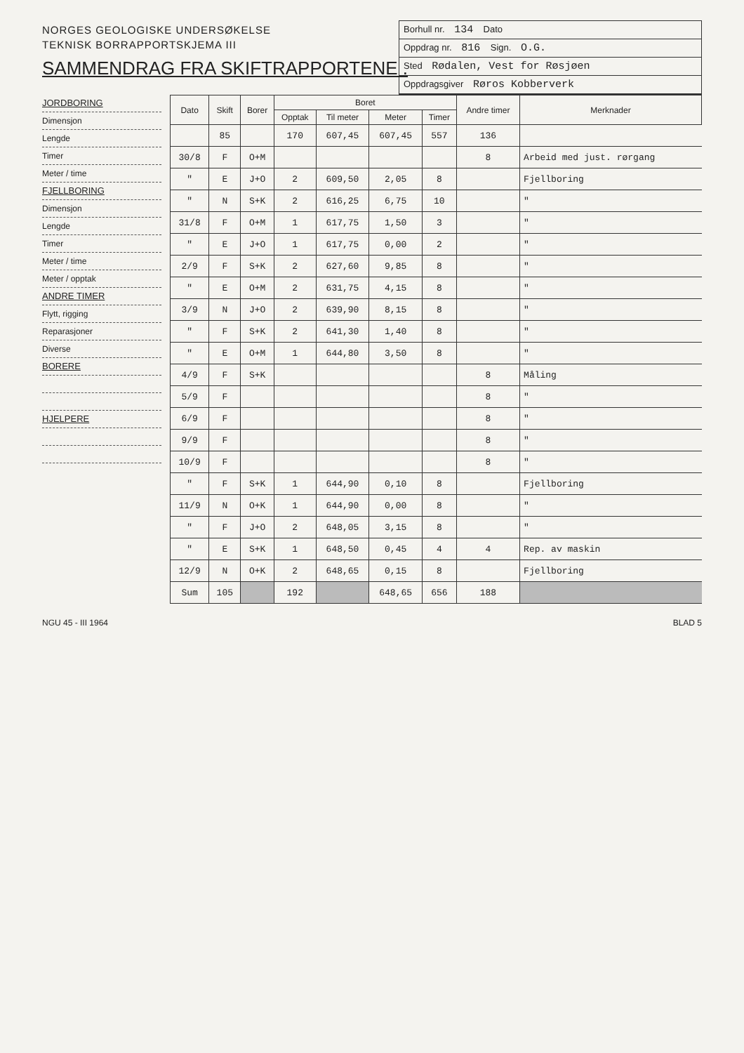NORGES GEOLOGISKE UNDERSØKELSE
TEKNISK BORRAPPORTSKJEMA III
SAMMENDRAG FRA SKIFTRAPPORTENE .
Borhull nr. 134 Dato
Oppdrag nr. 816 Sign. O.G.
Sted Rødalen, Vest for Røsjøen
Oppdragsgiver Røros Kobberverk
JORDBORING
Dimensjon
Lengde
Timer
Meter / time
FJELLBORING
Dimensjon
Lengde
Timer
Meter / time
Meter / opptak
ANDRE TIMER
Flytt, rigging
Reparasjoner
Diverse
BORERE
HJELPERE
| Dato | Skift | Borer | Boret | | | | Andre timer | Merknader |
| --- | --- | --- | --- | --- | --- | --- | --- | --- |
| | | | Opptak | Til meter | Meter | Timer | | |
| | 85 | | 170 | 607,45 | 607,45 | 557 | 136 | |
| 30/8 | F | O+M | | | | | 8 | Arbeid med just. rørgang |
| " | E | J+O | 2 | 609,50 | 2,05 | 8 | | Fjellboring |
| " | N | S+K | 2 | 616,25 | 6,75 | 10 | | " |
| 31/8 | F | O+M | 1 | 617,75 | 1,50 | 3 | | " |
| " | E | J+O | 1 | 617,75 | 0,00 | 2 | | " |
| 2/9 | F | S+K | 2 | 627,60 | 9,85 | 8 | | " |
| " | E | O+M | 2 | 631,75 | 4,15 | 8 | | " |
| 3/9 | N | J+O | 2 | 639,90 | 8,15 | 8 | | " |
| " | F | S+K | 2 | 641,30 | 1,40 | 8 | | " |
| " | E | O+M | 1 | 644,80 | 3,50 | 8 | | " |
| 4/9 | F | S+K | | | | | 8 | Måling |
| 5/9 | F | | | | | | 8 | " |
| 6/9 | F | | | | | | 8 | " |
| 9/9 | F | | | | | | 8 | " |
| 10/9 | F | | | | | | 8 | " |
| " | F | S+K | 1 | 644,90 | 0,10 | 8 | | Fjellboring |
| 11/9 | N | O+K | 1 | 644,90 | 0,00 | 8 | | " |
| " | F | J+O | 2 | 648,05 | 3,15 | 8 | | " |
| " | E | S+K | 1 | 648,50 | 0,45 | 4 | 4 | Rep. av maskin |
| 12/9 | N | O+K | 2 | 648,65 | 0,15 | 8 | | Fjellboring |
| Sum | 105 | | 192 | | 648,65 | 656 | 188 | |
NGU 45 - III 1964 BLAD 5